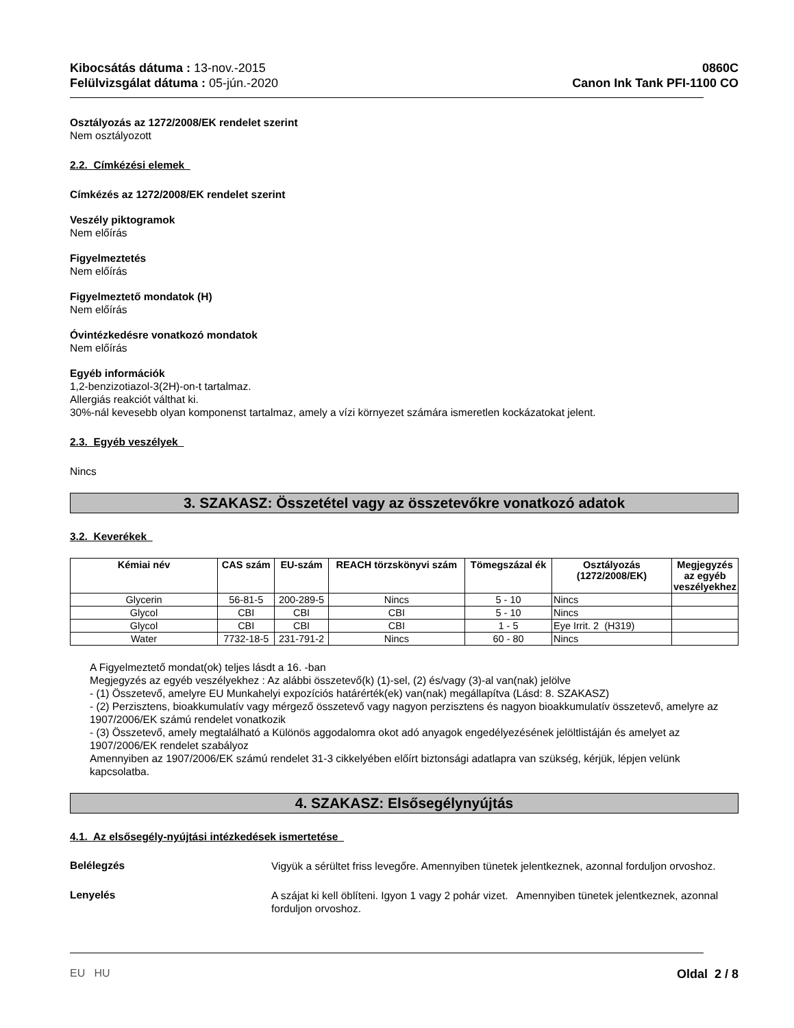Kibocsátás dátuma : 13-nov.-2015
Felülvizsgálat dátuma : 05-jún.-2020
0860C
Canon Ink Tank PFI-1100 CO
Osztályozás az 1272/2008/EK rendelet szerint
Nem osztályozott
2.2. Címkézési elemek
Címkézés az 1272/2008/EK rendelet szerint
Veszély piktogramok
Nem előírás
Figyelmeztetés
Nem előírás
Figyelmeztető mondatok (H)
Nem előírás
Óvintézkedésre vonatkozó mondatok
Nem előírás
Egyéb információk
1,2-benzizotiazol-3(2H)-on-t tartalmaz.
Allergiás reakciót válthat ki.
30%-nál kevesebb olyan komponenst tartalmaz, amely a vízi környezet számára ismeretlen kockázatokat jelent.
2.3. Egyéb veszélyek
Nincs
3. SZAKASZ: Összetétel vagy az összetevőkre vonatkozó adatok
3.2. Keverékek
| Kémiai név | CAS szám | EU-szám | REACH törzskönyvi szám | Tömegszázal ék | Osztályozás (1272/2008/EK) | Megjegyzés az egyéb veszélyekhez |
| --- | --- | --- | --- | --- | --- | --- |
| Glycerin | 56-81-5 | 200-289-5 | Nincs | 5 - 10 | Nincs | |
| Glycol | CBI | CBI | CBI | 5 - 10 | Nincs | |
| Glycol | CBI | CBI | CBI | 1 - 5 | Eye Irrit. 2 (H319) | |
| Water | 7732-18-5 | 231-791-2 | Nincs | 60 - 80 | Nincs | |
A Figyelmeztető mondat(ok) teljes lásdt a 16. -ban
Megjegyzés az egyéb veszélyekhez : Az alábbi összetevő(k) (1)-sel, (2) és/vagy (3)-al van(nak) jelölve
- (1) Összetevő, amelyre EU Munkahelyi expozíciós határérték(ek) van(nak) megállapítva (Lásd: 8. SZAKASZ)
- (2) Perzisztens, bioakkumulatív vagy mérgező összetevő vagy nagyon perzisztens és nagyon bioakkumulatív összetevő, amelyre az 1907/2006/EK számú rendelet vonatkozik
- (3) Összetevő, amely megtalálható a Különös aggodalomra okot adó anyagok engedélyezésének jelöltlistáján és amelyet az 1907/2006/EK rendelet szabályoz
Amennyiben az 1907/2006/EK számú rendelet 31-3 cikkelyében előírt biztonsági adatlapra van szükség, kérjük, lépjen velünk kapcsolatba.
4. SZAKASZ: Elsősegélynyújtás
4.1. Az elsősegély-nyújtási intézkedések ismertetése
Belélegzés
Vigyük a sérültet friss levegőre. Amennyiben tünetek jelentkeznek, azonnal forduljon orvoshoz.
Lenyelés
A szájat ki kell öblíteni. Igyon 1 vagy 2 pohár vizet. Amennyiben tünetek jelentkeznek, azonnal forduljon orvoshoz.
EU HU Oldal 2 / 8